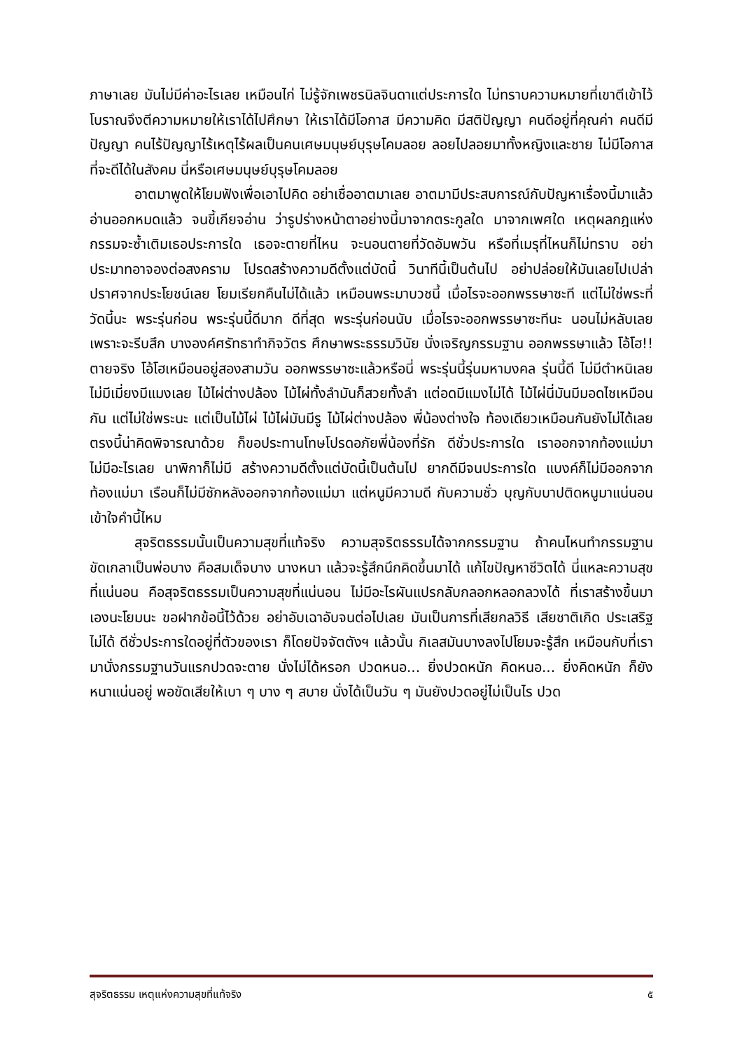ภาษาเลย มันไม่มีค่าอะไรเลย เหมือนไก่ ไม่รู้จักเพชรนิลจินดาแต่ประการใด ไม่ทราบความหมายที่เขาตีเข้าไว้ โบราณจึงตีความหมายให้เราได้ไปศึกษา ให้เราได้มีโอกาส มีความคิด มีสติปัญญา คนดีอยู่ที่คุณค่า คนดีมีปัญญา คนไร้ปัญญาไร้เหตุไร้ผลเป็นคนเศษมนุษย์บุรุษโคมลอย ลอยไปลอยมาทั้งหญิงและชาย ไม่มีโอกาสที่จะดีได้ในสังคม นี่หรือเศษมนุษย์บุรุษโคมลอย
อาตมาพูดให้โยมฟังเพื่อเอาไปคิด อย่าเชื่ออาตมาเลย อาตมามีประสบการณ์กับปัญหาเรื่องนี้มาแล้ว อ่านออกหมดแล้ว จนขี้เกียจอ่าน ว่ารูปร่างหน้าตาอย่างนี้มาจากตระกูลใด มาจากเพศใด เหตุผลกฎแห่งกรรมจะซ้ำเติมเธอประการใด เธอจะตายที่ไหน จะนอนตายที่วัดอัมพวัน หรือที่เมรุที่ไหนก็ไม่ทราบ อย่าประมาทอาจองต่อสงคราม โปรดสร้างความดีตั้งแต่บัดนี้ วินาทีนี้เป็นต้นไป อย่าปล่อยให้มันเลยไปเปล่าปราศจากประโยชน์เลย โยมเรียกคืนไม่ได้แล้ว เหมือนพระมาบวชนี้ เมื่อไรจะออกพรรษาซะที แต่ไม่ใช่พระที่วัดนี้นะ พระรุ่นก่อน พระรุ่นนี้ดีมาก ดีที่สุด พระรุ่นก่อนนับ เมื่อไรจะออกพรรษาซะทีนะ นอนไม่หลับเลย เพราะจะรีบสึก บางองค์ศรัทธาทำกิจวัตร ศึกษาพระธรรมวินัย นั่งเจริญกรรมฐาน ออกพรรษาแล้ว โอ้โฮ!! ตายจริง โอ้โฮเหมือนอยู่สองสามวัน ออกพรรษาซะแล้วหรือนี่ พระรุ่นนี้รุ่นมหามงคล รุ่นนี้ดี ไม่มีตำหนิเลย ไม่มีเมี่ยงมีแมงเลย ไม้ไผ่ต่างปล้อง ไม้ไผ่ทั้งลำมันก็สวยทั้งลำ แต่อดมีแมงไม่ได้ ไม้ไผ่นี่มันมีมอดไชเหมือนกัน แต่ไม่ใช่พระนะ แต่เป็นไม้ไผ่ ไม้ไผ่มันมีรู ไม้ไผ่ต่างปล้อง พี่น้องต่างใจ ท้องเดียวเหมือนกันยังไม่ได้เลย ตรงนี้น่าคิดพิจารณาด้วย ก็ขอประทานโทษโปรดอภัยพี่น้องที่รัก ดีชั่วประการใด เราออกจากท้องแม่มา ไม่มีอะไรเลย นาพิกาก็ไม่มี สร้างความดีตั้งแต่บัดนี้เป็นต้นไป ยากดีมีจนประการใด แบงค์ก็ไม่มีออกจากท้องแม่มา เรือนก็ไม่มีซักหลังออกจากท้องแม่มา แต่หนูมีความดี กับความชั่ว บุญกับบาปติดหนูมาแน่นอน เข้าใจคำนี้ไหม
สุจริตธรรมนั้นเป็นความสุขที่แท้จริง ความสุจริตธรรมได้จากกรรมฐาน ถ้าคนไหนทำกรรมฐานขัดเกลาเป็นพ่อบาง คือสมเด็จบาง นางหนา แล้วจะรู้สึกนึกคิดขึ้นมาได้ แก้ไขปัญหาชีวิตได้ นี่แหละความสุขที่แน่นอน คือสุจริตธรรมเป็นความสุขที่แน่นอน ไม่มีอะไรผันแปรกลับกลอกหลอกลวงได้ ที่เราสร้างขึ้นมาเองนะโยมนะ ขอฝากข้อนี้ไว้ด้วย อย่าอับเฉาอับจนต่อไปเลย มันเป็นการที่เสียกลวิธี เสียชาติเกิด ประเสริฐไม่ได้ ดีชั่วประการใดอยู่ที่ตัวของเรา ก็โดยปัจจัตตังฯ แล้วนั้น กิเลสมันบางลงไปโยมจะรู้สึก เหมือนกับที่เรามานั่งกรรมฐานวันแรกปวดจะตาย นั่งไม่ได้หรอก ปวดหนอ... ยิ่งปวดหนัก คิดหนอ... ยิ่งคิดหนัก ก็ยังหนาแน่นอยู่ พอขัดเสียให้เบา ๆ บาง ๆ สบาย นั่งได้เป็นวัน ๆ มันยังปวดอยู่ไม่เป็นไร ปวด
สุจริตธรรม เหตุแห่งความสุขที่แท้จริง ๕